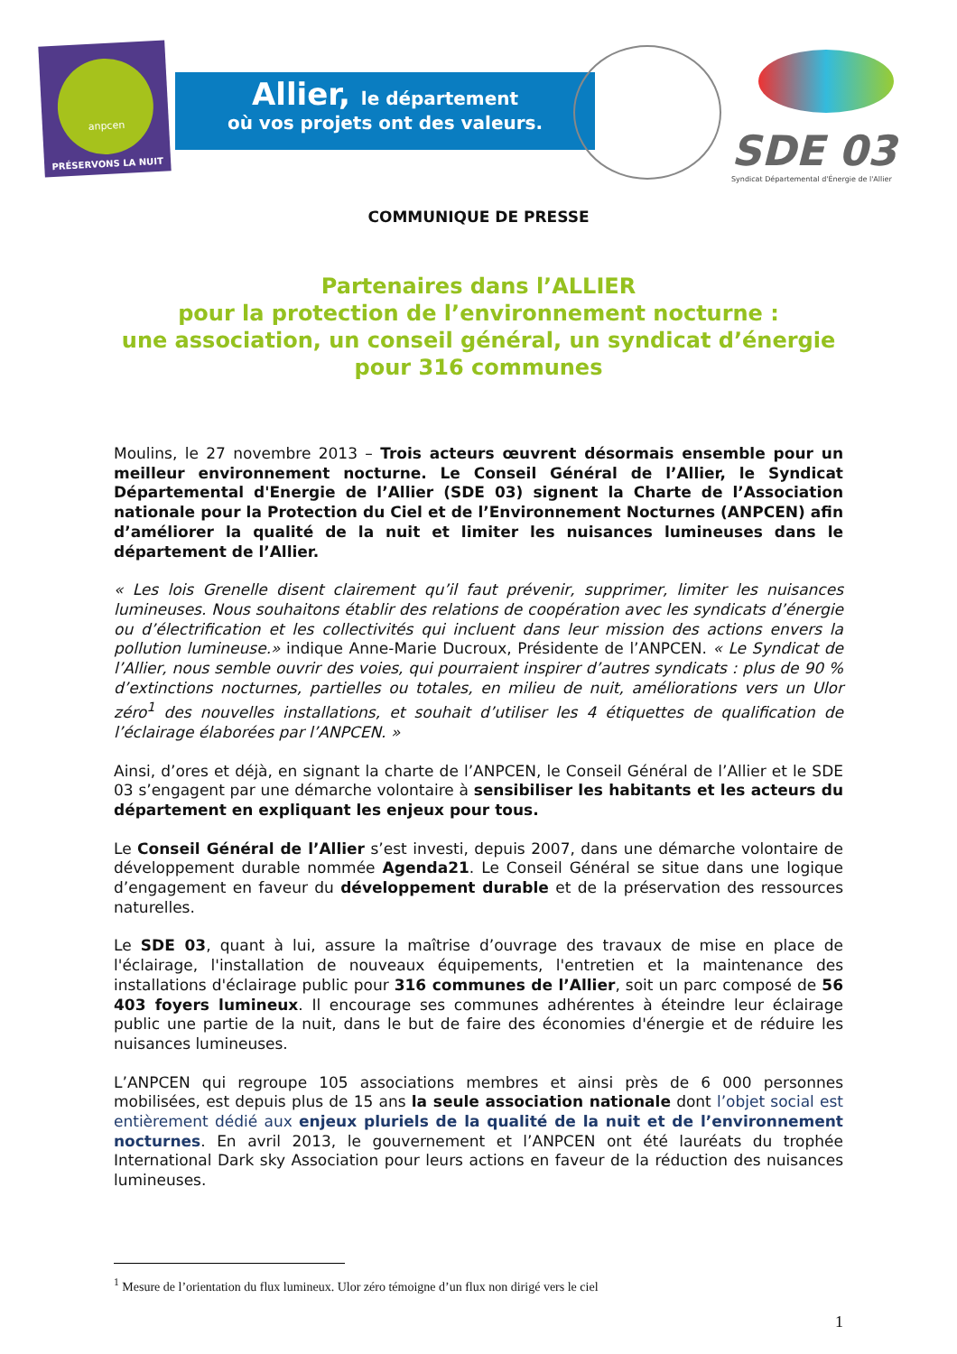anpcen
PRÉSERVONS LA NUIT
Allier, le département
où vos projets ont des valeurs.
SDE 03
Syndicat Départemental d'Énergie de l'Allier
COMMUNIQUE DE PRESSE
Partenaires dans l’ALLIER
pour la protection de l’environnement nocturne :
une association, un conseil général, un syndicat d’énergie
pour 316 communes
Moulins, le 27 novembre 2013 – Trois acteurs œuvrent désormais ensemble pour un meilleur environnement nocturne. Le Conseil Général de l’Allier, le Syndicat Départemental d'Energie de l’Allier (SDE 03) signent la Charte de l’Association nationale pour la Protection du Ciel et de l’Environnement Nocturnes (ANPCEN) afin d’améliorer la qualité de la nuit et limiter les nuisances lumineuses dans le département de l’Allier.
« Les lois Grenelle disent clairement qu’il faut prévenir, supprimer, limiter les nuisances lumineuses. Nous souhaitons établir des relations de coopération avec les syndicats d’énergie ou d’électrification et les collectivités qui incluent dans leur mission des actions envers la pollution lumineuse.» indique Anne-Marie Ducroux, Présidente de l’ANPCEN. « Le Syndicat de l’Allier, nous semble ouvrir des voies, qui pourraient inspirer d’autres syndicats : plus de 90 % d’extinctions nocturnes, partielles ou totales, en milieu de nuit, améliorations vers un Ulor zéro<sup>1</sup> des nouvelles installations, et souhait d’utiliser les 4 étiquettes de qualification de l’éclairage élaborées par l’ANPCEN. »
Ainsi, d’ores et déjà, en signant la charte de l’ANPCEN, le Conseil Général de l’Allier et le SDE 03 s’engagent par une démarche volontaire à sensibiliser les habitants et les acteurs du département en expliquant les enjeux pour tous.
Le Conseil Général de l’Allier s’est investi, depuis 2007, dans une démarche volontaire de développement durable nommée Agenda21. Le Conseil Général se situe dans une logique d’engagement en faveur du développement durable et de la préservation des ressources naturelles.
Le SDE 03, quant à lui, assure la maîtrise d’ouvrage des travaux de mise en place de l'éclairage, l'installation de nouveaux équipements, l'entretien et la maintenance des installations d'éclairage public pour 316 communes de l’Allier, soit un parc composé de 56 403 foyers lumineux. Il encourage ses communes adhérentes à éteindre leur éclairage public une partie de la nuit, dans le but de faire des économies d'énergie et de réduire les nuisances lumineuses.
L’ANPCEN qui regroupe 105 associations membres et ainsi près de 6 000 personnes mobilisées, est depuis plus de 15 ans la seule association nationale dont l’objet social est entièrement dédié aux enjeux pluriels de la qualité de la nuit et de l’environnement nocturnes. En avril 2013, le gouvernement et l’ANPCEN ont été lauréats du trophée International Dark sky Association pour leurs actions en faveur de la réduction des nuisances lumineuses.
<sup>1</sup> Mesure de l’orientation du flux lumineux. Ulor zéro témoigne d’un flux non dirigé vers le ciel
1